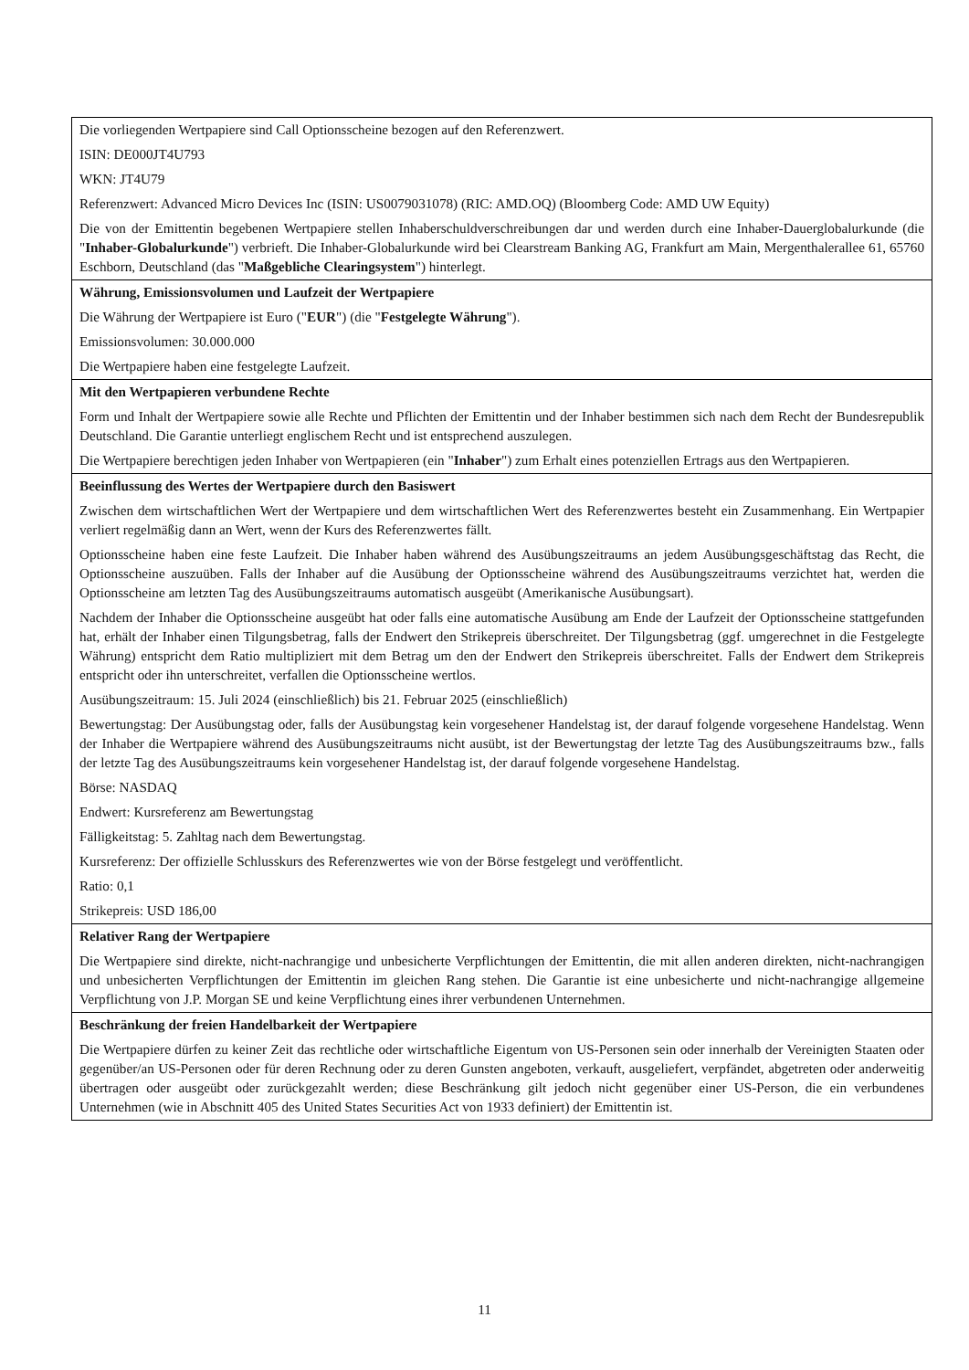| Die vorliegenden Wertpapiere sind Call Optionsscheine bezogen auf den Referenzwert. ISIN: DE000JT4U793 WKN: JT4U79 Referenzwert: Advanced Micro Devices Inc (ISIN: US0079031078) (RIC: AMD.OQ) (Bloomberg Code: AMD UW Equity) Die von der Emittentin begebenen Wertpapiere stellen Inhaberschuldverschreibungen dar und werden durch eine Inhaber-Dauerglobalurkunde (die " Inhaber-Globalurkunde ") verbrieft. Die Inhaber-Globalurkunde wird bei Clearstream Banking AG, Frankfurt am Main, Mergenthalerallee 61, 65760 Eschborn, Deutschland (das " Maßgebliche Clearingsystem ") hinterlegt. |
| Währung, Emissionsvolumen und Laufzeit der Wertpapiere Die Währung der Wertpapiere ist Euro (" EUR ") (die " Festgelegte Währung "). Emissionsvolumen: 30.000.000 Die Wertpapiere haben eine festgelegte Laufzeit. |
| Mit den Wertpapieren verbundene Rechte Form und Inhalt der Wertpapiere sowie alle Rechte und Pflichten der Emittentin und der Inhaber bestimmen sich nach dem Recht der Bundesrepublik Deutschland. Die Garantie unterliegt englischem Recht und ist entsprechend auszulegen. Die Wertpapiere berechtigen jeden Inhaber von Wertpapieren (ein " Inhaber ") zum Erhalt eines potenziellen Ertrags aus den Wertpapieren. |
| Beeinflussung des Wertes der Wertpapiere durch den Basiswert Zwischen dem wirtschaftlichen Wert der Wertpapiere und dem wirtschaftlichen Wert des Referenzwertes besteht ein Zusammenhang. Ein Wertpapier verliert regelmäßig dann an Wert, wenn der Kurs des Referenzwertes fällt. Optionsscheine haben eine feste Laufzeit. Die Inhaber haben während des Ausübungszeitraums an jedem Ausübungsgeschäftstag das Recht, die Optionsscheine auszuüben. Falls der Inhaber auf die Ausübung der Optionsscheine während des Ausübungszeitraums verzichtet hat, werden die Optionsscheine am letzten Tag des Ausübungszeitraums automatisch ausgeübt (Amerikanische Ausübungsart). Nachdem der Inhaber die Optionsscheine ausgeübt hat oder falls eine automatische Ausübung am Ende der Laufzeit der Optionsscheine stattgefunden hat, erhält der Inhaber einen Tilgungsbetrag, falls der Endwert den Strikepreis überschreitet. Der Tilgungsbetrag (ggf. umgerechnet in die Festgelegte Währung) entspricht dem Ratio multipliziert mit dem Betrag um den der Endwert den Strikepreis überschreitet. Falls der Endwert dem Strikepreis entspricht oder ihn unterschreitet, verfallen die Optionsscheine wertlos. Ausübungszeitraum: 15. Juli 2024 (einschließlich) bis 21. Februar 2025 (einschließlich) Bewertungstag: Der Ausübungstag oder, falls der Ausübungstag kein vorgesehener Handelstag ist, der darauf folgende vorgesehene Handelstag. Wenn der Inhaber die Wertpapiere während des Ausübungszeitraums nicht ausübt, ist der Bewertungstag der letzte Tag des Ausübungszeitraums bzw., falls der letzte Tag des Ausübungszeitraums kein vorgesehener Handelstag ist, der darauf folgende vorgesehene Handelstag. Börse: NASDAQ Endwert: Kursreferenz am Bewertungstag Fälligkeitstag: 5. Zahltag nach dem Bewertungstag. Kursreferenz: Der offizielle Schlusskurs des Referenzwertes wie von der Börse festgelegt und veröffentlicht. Ratio: 0,1 Strikepreis: USD 186,00 |
| Relativer Rang der Wertpapiere Die Wertpapiere sind direkte, nicht-nachrangige und unbesicherte Verpflichtungen der Emittentin, die mit allen anderen direkten, nicht-nachrangigen und unbesicherten Verpflichtungen der Emittentin im gleichen Rang stehen. Die Garantie ist eine unbesicherte und nicht-nachrangige allgemeine Verpflichtung von J.P. Morgan SE und keine Verpflichtung eines ihrer verbundenen Unternehmen. |
| Beschränkung der freien Handelbarkeit der Wertpapiere Die Wertpapiere dürfen zu keiner Zeit das rechtliche oder wirtschaftliche Eigentum von US-Personen sein oder innerhalb der Vereinigten Staaten oder gegenüber/an US-Personen oder für deren Rechnung oder zu deren Gunsten angeboten, verkauft, ausgeliefert, verpfändet, abgetreten oder anderweitig übertragen oder ausgeübt oder zurückgezahlt werden; diese Beschränkung gilt jedoch nicht gegenüber einer US-Person, die ein verbundenes Unternehmen (wie in Abschnitt 405 des United States Securities Act von 1933 definiert) der Emittentin ist. |
11